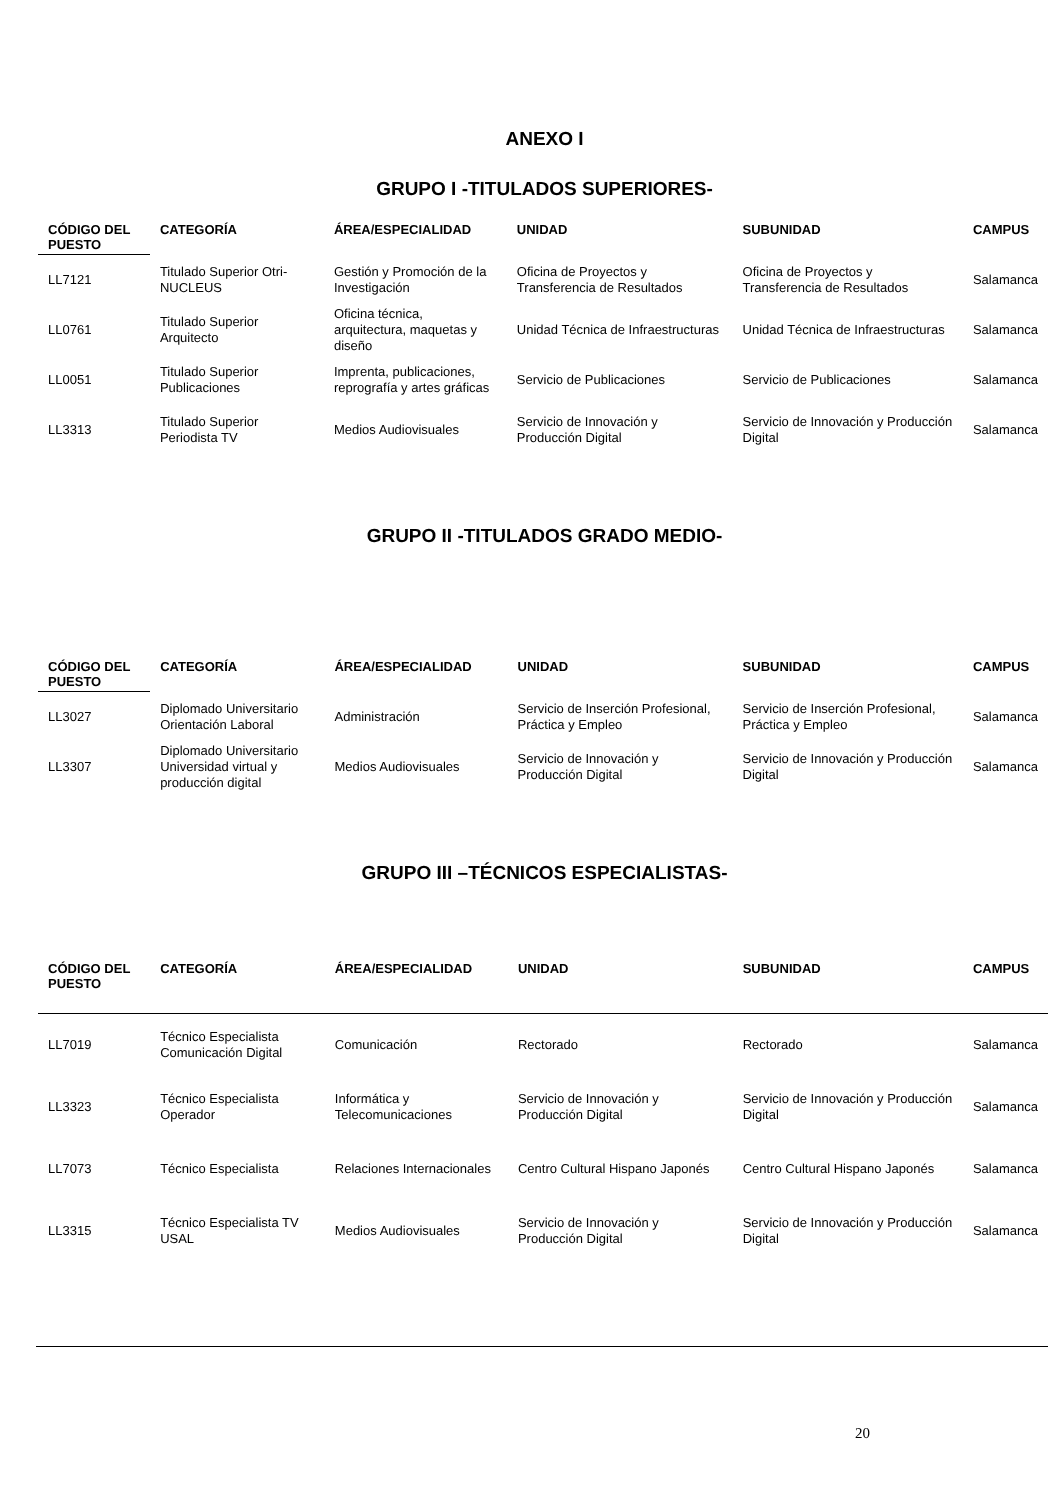ANEXO I
GRUPO I -TITULADOS SUPERIORES-
| CÓDIGO DEL PUESTO | CATEGORÍA | ÁREA/ESPECIALIDAD | UNIDAD | SUBUNIDAD | CAMPUS |
| --- | --- | --- | --- | --- | --- |
| LL7121 | Titulado Superior Otri-NUCLEUS | Gestión y Promoción de la Investigación | Oficina de Proyectos y Transferencia de Resultados | Oficina de Proyectos y Transferencia de Resultados | Salamanca |
| LL0761 | Titulado Superior Arquitecto | Oficina técnica, arquitectura, maquetas y diseño | Unidad Técnica de Infraestructuras | Unidad Técnica de Infraestructuras | Salamanca |
| LL0051 | Titulado Superior Publicaciones | Imprenta, publicaciones, reprografía y artes gráficas | Servicio de Publicaciones | Servicio de Publicaciones | Salamanca |
| LL3313 | Titulado Superior Periodista TV | Medios Audiovisuales | Servicio de Innovación y Producción Digital | Servicio de Innovación y Producción Digital | Salamanca |
GRUPO II -TITULADOS GRADO MEDIO-
| CÓDIGO DEL PUESTO | CATEGORÍA | ÁREA/ESPECIALIDAD | UNIDAD | SUBUNIDAD | CAMPUS |
| --- | --- | --- | --- | --- | --- |
| LL3027 | Diplomado Universitario Orientación Laboral | Administración | Servicio de Inserción Profesional, Práctica y Empleo | Servicio de Inserción Profesional, Práctica y Empleo | Salamanca |
| LL3307 | Diplomado Universitario Universidad virtual y producción digital | Medios Audiovisuales | Servicio de Innovación y Producción Digital | Servicio de Innovación y Producción Digital | Salamanca |
GRUPO III –TÉCNICOS ESPECIALISTAS-
| CÓDIGO DEL PUESTO | CATEGORÍA | ÁREA/ESPECIALIDAD | UNIDAD | SUBUNIDAD | CAMPUS |
| --- | --- | --- | --- | --- | --- |
| LL7019 | Técnico Especialista Comunicación Digital | Comunicación | Rectorado | Rectorado | Salamanca |
| LL3323 | Técnico Especialista Operador | Informática y Telecomunicaciones | Servicio de Innovación y Producción Digital | Servicio de Innovación y Producción Digital | Salamanca |
| LL7073 | Técnico Especialista | Relaciones Internacionales | Centro Cultural Hispano Japonés | Centro Cultural Hispano Japonés | Salamanca |
| LL3315 | Técnico Especialista TV USAL | Medios Audiovisuales | Servicio de Innovación y Producción Digital | Servicio de Innovación y Producción Digital | Salamanca |
20